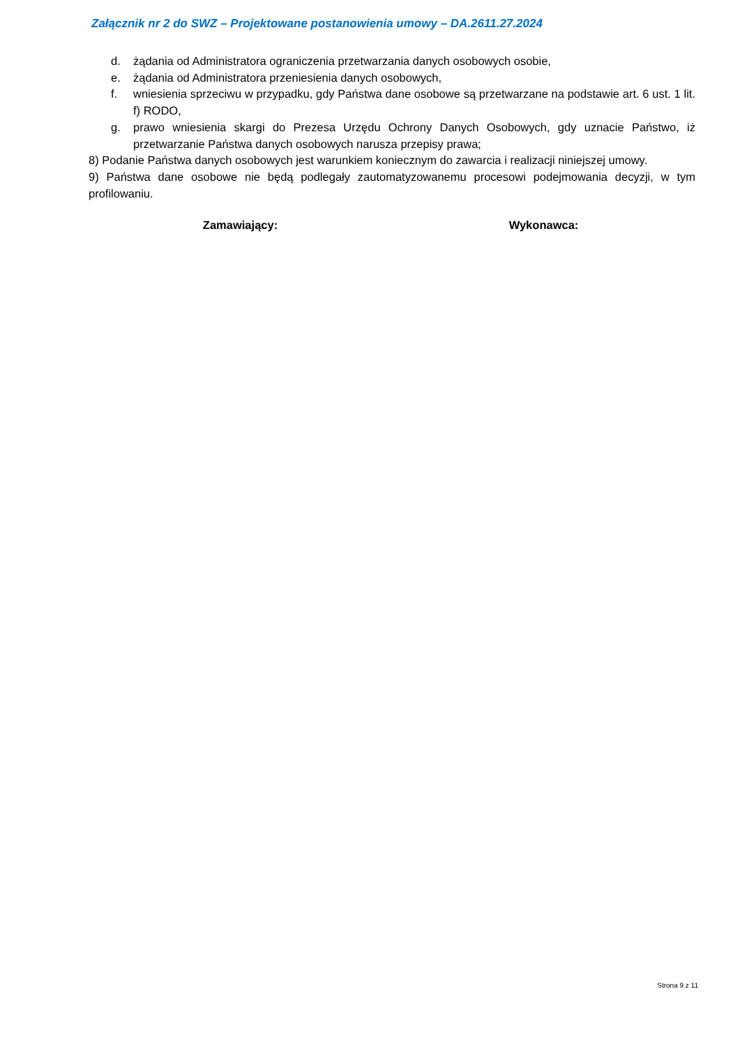Załącznik nr 2 do SWZ – Projektowane postanowienia umowy – DA.2611.27.2024
d. żądania od Administratora ograniczenia przetwarzania danych osobowych osobie,
e. żądania od Administratora przeniesienia danych osobowych,
f. wniesienia sprzeciwu w przypadku, gdy Państwa dane osobowe są przetwarzane na podstawie art. 6 ust. 1 lit. f) RODO,
g. prawo wniesienia skargi do Prezesa Urzędu Ochrony Danych Osobowych, gdy uznacie Państwo, iż przetwarzanie Państwa danych osobowych narusza przepisy prawa;
8) Podanie Państwa danych osobowych jest warunkiem koniecznym do zawarcia i realizacji niniejszej umowy.
9) Państwa dane osobowe nie będą podlegały zautomatyzowanemu procesowi podejmowania decyzji, w tym profilowaniu.
Zamawiający: Wykonawca:
Strona 9 z 11